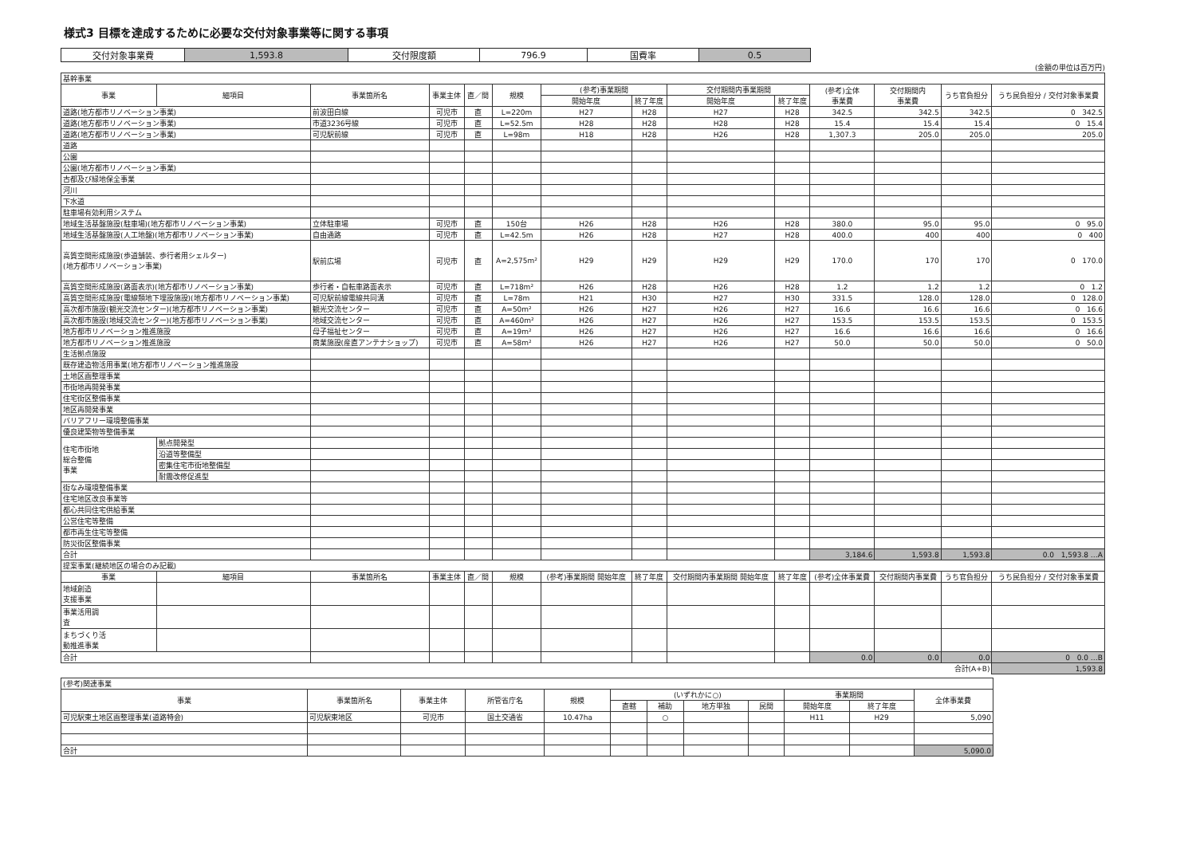様式3 目標を達成するために必要な交付対象事業等に関する事項
| 交付対象事業費 | 1,593.8 | 交付限度額 | 796.9 | 国費率 | 0.5 |
(金額の単位は百万円)
| 基幹事業 | | | | | | | | | | | | | |
| 事業 | 細項目 | 事業箇所名 | 事業主体 | 直／間 | 規模 | (参考)事業期間 | | 交付期間内事業期間 | | (参考)全体 事業費 | 交付期間内 事業費 | うち官負担分 | うち民負担分 / 交付対象事業費 |
| | | | | | | 開始年度 | 終了年度 | 開始年度 | 終了年度 | | | | |
| 道路(地方都市リノベーション事業) | | 前波田白線 | 可児市 | 直 | L=220m | H27 | H28 | H27 | H28 | 342.5 | 342.5 | 342.5 | 0 342.5 |
| 道路(地方都市リノベーション事業) | | 市道3236号線 | 可児市 | 直 | L=52.5m | H28 | H28 | H28 | H28 | 15.4 | 15.4 | 15.4 | 0 15.4 |
| 道路(地方都市リノベーション事業) | | 可児駅前線 | 可児市 | 直 | L=98m | H18 | H28 | H26 | H28 | 1,307.3 | 205.0 | 205.0 | 205.0 |
| 道路 | | | | | | | | | | | | | |
| 公園 | | | | | | | | | | | | | |
| 公園(地方都市リノベーション事業) | | | | | | | | | | | | | |
| 古都及び緑地保全事業 | | | | | | | | | | | | | |
| 河川 | | | | | | | | | | | | | |
| 下水道 | | | | | | | | | | | | | |
| 駐車場有効利用システム | | | | | | | | | | | | | |
| 地域生活基盤施設(駐車場)(地方都市リノベーション事業) | | 立体駐車場 | 可児市 | 直 | 150台 | H26 | H28 | H26 | H28 | 380.0 | 95.0 | 95.0 | 0 95.0 |
| 地域生活基盤施設(人工地盤)(地方都市リノベーション事業) | | 自由通路 | 可児市 | 直 | L=42.5m | H26 | H28 | H27 | H28 | 400.0 | 400 | 400 | 0 400 |
| 高質空間形成施設(歩道舗装、歩行者用シェルター) (地方都市リノベーション事業) | | 駅前広場 | 可児市 | 直 | A=2,575m² | H29 | H29 | H29 | H29 | 170.0 | 170 | 170 | 0 170.0 |
| 高質空間形成施設(路面表示)(地方都市リノベーション事業) | | 歩行者・自転車路面表示 | 可児市 | 直 | L=718m² | H26 | H28 | H26 | H28 | 1.2 | 1.2 | 1.2 | 0 1.2 |
| 高質空間形成施設(電線類地下埋設施設)(地方都市リノベーション事業) | | 可児駅前線電線共同溝 | 可児市 | 直 | L=78m | H21 | H30 | H27 | H30 | 331.5 | 128.0 | 128.0 | 0 128.0 |
| 高次都市施設(観光交流センター)(地方都市リノベーション事業) | | 観光交流センター | 可児市 | 直 | A=50m² | H26 | H27 | H26 | H27 | 16.6 | 16.6 | 16.6 | 0 16.6 |
| 高次都市施設(地域交流センター)(地方都市リノベーション事業) | | 地域交流センター | 可児市 | 直 | A=460m² | H26 | H27 | H26 | H27 | 153.5 | 153.5 | 153.5 | 0 153.5 |
| 地方都市リノベーション推進施設 | | 母子福祉センター | 可児市 | 直 | A=19m² | H26 | H27 | H26 | H27 | 16.6 | 16.6 | 16.6 | 0 16.6 |
| 地方都市リノベーション推進施設 | | 商業施設(産直アンテナショップ) | 可児市 | 直 | A=58m² | H26 | H27 | H26 | H27 | 50.0 | 50.0 | 50.0 | 0 50.0 |
| 生活拠点施設 | | | | | | | | | | | | | |
| 既存建造物活用事業(地方都市リノベーション推進施設 | | | | | | | | | | | | | |
| 土地区画整理事業 | | | | | | | | | | | | | |
| 市街地再開発事業 | | | | | | | | | | | | | |
| 住宅街区整備事業 | | | | | | | | | | | | | |
| 地区再開発事業 | | | | | | | | | | | | | |
| バリアフリー環境整備事業 | | | | | | | | | | | | | |
| 優良建築物等整備事業 | | | | | | | | | | | | | |
| 住宅市街地 総合整備 事業 | 拠点開発型 | | | | | | | | | | | | |
| | 沿道等整備型 | | | | | | | | | | | | |
| | 密集住宅市街地整備型 | | | | | | | | | | | | |
| | 耐震改修促進型 | | | | | | | | | | | | |
| 街なみ環境整備事業 | | | | | | | | | | | | | |
| 住宅地区改良事業等 | | | | | | | | | | | | | |
| 都心共同住宅供給事業 | | | | | | | | | | | | | |
| 公営住宅等整備 | | | | | | | | | | | | | |
| 都市再生住宅等整備 | | | | | | | | | | | | | |
| 防災街区整備事業 | | | | | | | | | | | | | |
| 合計 | | | | | | | | | | 3,184.6 | 1,593.8 | 1,593.8 | 0.0 1,593.8 …A |
| 提案事業(継続地区の場合のみ記載) | | | | | | | | | | | | | |
| 事業 | 細項目 | 事業箇所名 | 事業主体 | 直／間 | 規模 | (参考)事業期間 開始年度 | 終了年度 | 交付期間内事業期間 開始年度 | 終了年度 | (参考)全体事業費 | 交付期間内事業費 | うち官負担分 | うち民負担分 / 交付対象事業費 |
| 地域創造 支援事業 | | | | | | | | | | | | | |
| 事業活用調 査 | | | | | | | | | | | | | |
| まちづくり活 動推進事業 | | | | | | | | | | | | | |
| 合計 | | | | | | | | | | 0.0 | 0.0 | 0.0 | 0 0.0 …B |
| 合計(A+B) | | | | | | | | | | | | | 1,593.8 |
| (参考)関連事業 | | | | | | | | | | | |
| 事業 | 事業箇所名 | 事業主体 | 所管省庁名 | 規模 | (いずれかに○) | | | | 事業期間 | | 全体事業費 |
| | | | | | 直轄 | 補助 | 地方単独 | 民間 | 開始年度 | 終了年度 | |
| 可児駅東土地区画整理事業(道路特会) | 可児駅東地区 | 可児市 | 国土交通省 | 10.47ha | | ○ | | | H11 | H29 | 5,090 |
| 合計 | | | | | | | | | | | 5,090.0 |